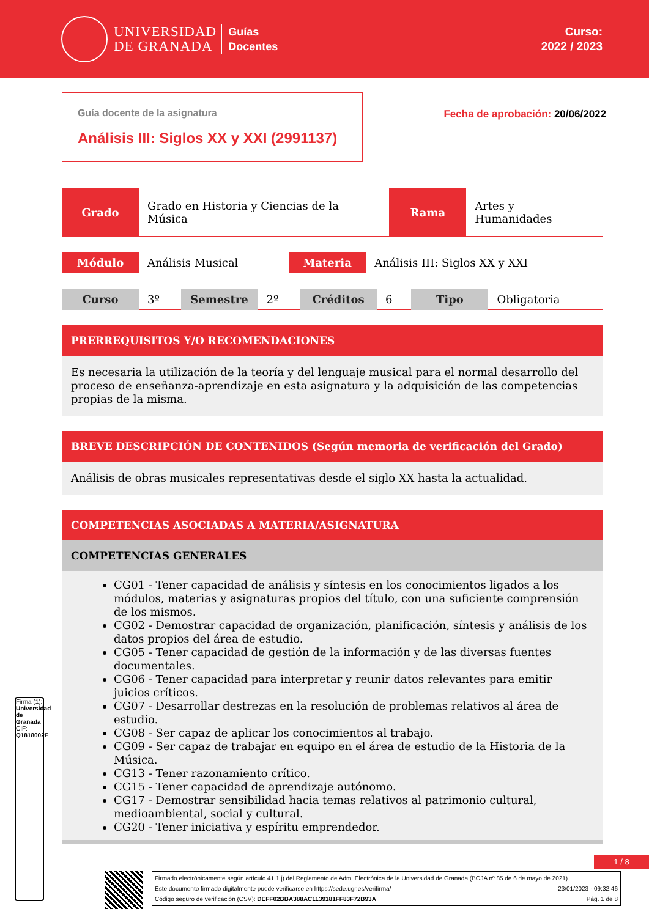UNIVERSIDAD
DE GRANADA
Guías
Docentes
Curso:
2022 / 2023
Guía docente de la asignatura
Análisis III: Siglos XX y XXI (2991137)
Fecha de aprobación: 20/06/2022
| Grado | Grado en Historia y Ciencias de la Música | Rama | Artes y Humanidades |
| Módulo | Análisis Musical | Materia | Análisis III: Siglos XX y XXI |
| Curso | 3º | Semestre | 2º | Créditos | 6 | Tipo | Obligatoria |
PRERREQUISITOS Y/O RECOMENDACIONES
Es necesaria la utilización de la teoría y del lenguaje musical para el normal desarrollo del proceso de enseñanza-aprendizaje en esta asignatura y la adquisición de las competencias propias de la misma.
BREVE DESCRIPCIÓN DE CONTENIDOS (Según memoria de verificación del Grado)
Análisis de obras musicales representativas desde el siglo XX hasta la actualidad.
COMPETENCIAS ASOCIADAS A MATERIA/ASIGNATURA
COMPETENCIAS GENERALES
CG01 - Tener capacidad de análisis y síntesis en los conocimientos ligados a los módulos, materias y asignaturas propios del título, con una suficiente comprensión de los mismos.
CG02 - Demostrar capacidad de organización, planificación, síntesis y análisis de los datos propios del área de estudio.
CG05 - Tener capacidad de gestión de la información y de las diversas fuentes documentales.
CG06 - Tener capacidad para interpretar y reunir datos relevantes para emitir juicios críticos.
CG07 - Desarrollar destrezas en la resolución de problemas relativos al área de estudio.
CG08 - Ser capaz de aplicar los conocimientos al trabajo.
CG09 - Ser capaz de trabajar en equipo en el área de estudio de la Historia de la Música.
CG13 - Tener razonamiento crítico.
CG15 - Tener capacidad de aprendizaje autónomo.
CG17 - Demostrar sensibilidad hacia temas relativos al patrimonio cultural, medioambiental, social y cultural.
CG20 - Tener iniciativa y espíritu emprendedor.
Firma (1): Universidad de Granada
CIF: Q1818002F
1 / 8
Firmado electrónicamente según artículo 41.1.j) del Reglamento de Adm. Electrónica de la Universidad de Granada (BOJA nº 85 de 6 de mayo de 2021)
Este documento firmado digitalmente puede verificarse en https://sede.ugr.es/verifirma/ 23/01/2023 - 09:32:46
Código seguro de verificación (CSV): DEFF02BBA388AC1139181FF83F72B93A Pág. 1 de 8